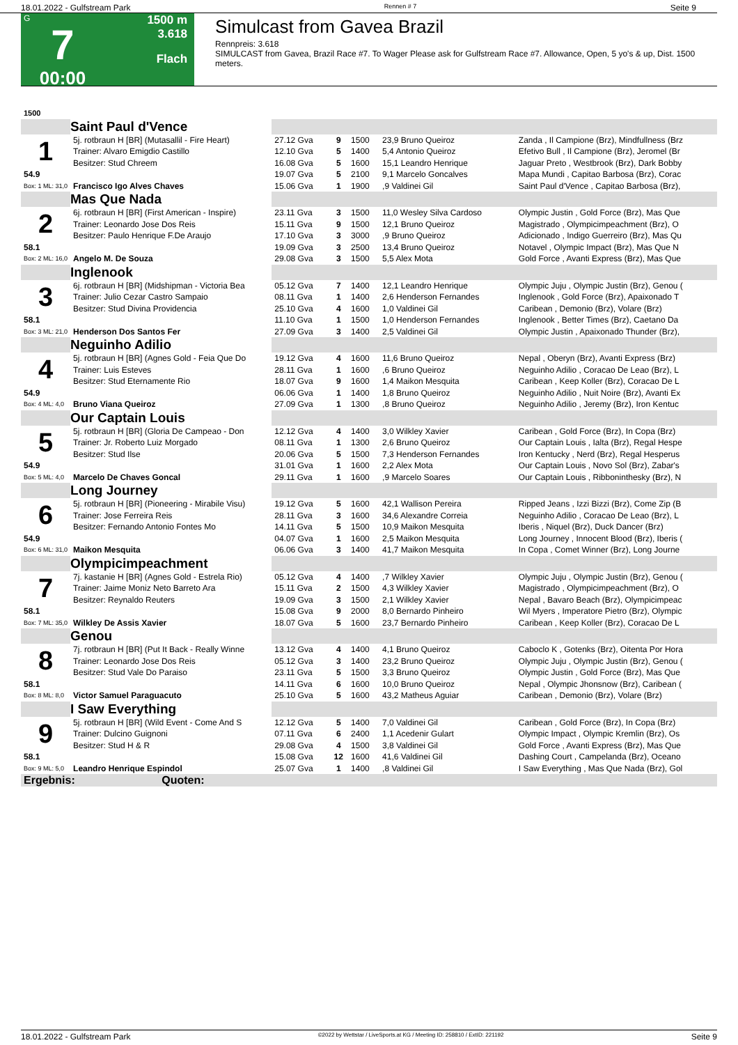18.01.2022 - Gulfstream Park Rennen # 7 Seite 9
G
7
00:00
1500 m
3.618
Flach
Simulcast from Gavea Brazil
Rennpreis: 3.618
SIMULCAST from Gavea, Brazil Race #7. To Wager Please ask for Gulfstream Race #7. Allowance, Open, 5 yo's & up, Dist. 1500 meters.
| 1500 | | | | | | |
| | Saint Paul d'Vence | | | | | |
| 1 | 5j. rotbraun H [BR] (Mutasallil - Fire Heart) | 27.12 Gva | 9 | 1500 | 23,9 Bruno Queiroz | Zanda , Il Campione (Brz), Mindfullness (Brz |
| | Trainer: Alvaro Emigdio Castillo | 12.10 Gva | 5 | 1400 | 5,4 Antonio Queiroz | Efetivo Bull , Il Campione (Brz), Jeromel (Br |
| | Besitzer: Stud Chreem | 16.08 Gva | 5 | 1600 | 15,1 Leandro Henrique | Jaguar Preto , Westbrook (Brz), Dark Bobby |
| 54.9 | | 19.07 Gva | 5 | 2100 | 9,1 Marcelo Goncalves | Mapa Mundi , Capitao Barbosa (Brz), Corac |
| Box: 1 ML: 31,0 | Francisco Igo Alves Chaves | 15.06 Gva | 1 | 1900 | ,9 Valdinei Gil | Saint Paul d'Vence , Capitao Barbosa (Brz), |
| | Mas Que Nada | | | | | |
| 2 | 6j. rotbraun H [BR] (First American - Inspire) | 23.11 Gva | 3 | 1500 | 11,0 Wesley Silva Cardoso | Olympic Justin , Gold Force (Brz), Mas Que |
| | Trainer: Leonardo Jose Dos Reis | 15.11 Gva | 9 | 1500 | 12,1 Bruno Queiroz | Magistrado , Olympicimpeachment (Brz), O |
| | Besitzer: Paulo Henrique F.De Araujo | 17.10 Gva | 3 | 3000 | ,9 Bruno Queiroz | Adicionado , Indigo Guerreiro (Brz), Mas Qu |
| 58.1 | | 19.09 Gva | 3 | 2500 | 13,4 Bruno Queiroz | Notavel , Olympic Impact (Brz), Mas Que N |
| Box: 2 ML: 16,0 | Angelo M. De Souza | 29.08 Gva | 3 | 1500 | 5,5 Alex Mota | Gold Force , Avanti Express (Brz), Mas Que |
| | Inglenook | | | | | |
| 3 | 6j. rotbraun H [BR] (Midshipman - Victoria Bea | 05.12 Gva | 7 | 1400 | 12,1 Leandro Henrique | Olympic Juju , Olympic Justin (Brz), Genou ( |
| | Trainer: Julio Cezar Castro Sampaio | 08.11 Gva | 1 | 1400 | 2,6 Henderson Fernandes | Inglenook , Gold Force (Brz), Apaixonado T |
| | Besitzer: Stud Divina Providencia | 25.10 Gva | 4 | 1600 | 1,0 Valdinei Gil | Caribean , Demonio (Brz), Volare (Brz) |
| 58.1 | | 11.10 Gva | 1 | 1500 | 1,0 Henderson Fernandes | Inglenook , Better Times (Brz), Caetano Da |
| Box: 3 ML: 21,0 | Henderson Dos Santos Fer | 27.09 Gva | 3 | 1400 | 2,5 Valdinei Gil | Olympic Justin , Apaixonado Thunder (Brz), |
| | Neguinho Adilio | | | | | |
| 4 | 5j. rotbraun H [BR] (Agnes Gold - Feia Que Do | 19.12 Gva | 4 | 1600 | 11,6 Bruno Queiroz | Nepal , Oberyn (Brz), Avanti Express (Brz) |
| | Trainer: Luis Esteves | 28.11 Gva | 1 | 1600 | ,6 Bruno Queiroz | Neguinho Adilio , Coracao De Leao (Brz), L |
| | Besitzer: Stud Eternamente Rio | 18.07 Gva | 9 | 1600 | 1,4 Maikon Mesquita | Caribean , Keep Koller (Brz), Coracao De L |
| 54.9 | | 06.06 Gva | 1 | 1400 | 1,8 Bruno Queiroz | Neguinho Adilio , Nuit Noire (Brz), Avanti Ex |
| Box: 4 ML: 4,0 | Bruno Viana Queiroz | 27.09 Gva | 1 | 1300 | ,8 Bruno Queiroz | Neguinho Adilio , Jeremy (Brz), Iron Kentuc |
| | Our Captain Louis | | | | | |
| 5 | 5j. rotbraun H [BR] (Gloria De Campeao - Don | 12.12 Gva | 4 | 1400 | 3,0 Wilkley Xavier | Caribean , Gold Force (Brz), In Copa (Brz) |
| | Trainer: Jr. Roberto Luiz Morgado | 08.11 Gva | 1 | 1300 | 2,6 Bruno Queiroz | Our Captain Louis , Ialta (Brz), Regal Hespe |
| | Besitzer: Stud Ilse | 20.06 Gva | 5 | 1500 | 7,3 Henderson Fernandes | Iron Kentucky , Nerd (Brz), Regal Hesperus |
| 54.9 | | 31.01 Gva | 1 | 1600 | 2,2 Alex Mota | Our Captain Louis , Novo Sol (Brz), Zabar's |
| Box: 5 ML: 4,0 | Marcelo De Chaves Goncal | 29.11 Gva | 1 | 1600 | ,9 Marcelo Soares | Our Captain Louis , Ribboninthesky (Brz), N |
| | Long Journey | | | | | |
| 6 | 5j. rotbraun H [BR] (Pioneering - Mirabile Visu) | 19.12 Gva | 5 | 1600 | 42,1 Wallison Pereira | Ripped Jeans , Izzi Bizzi (Brz), Come Zip (B |
| | Trainer: Jose Ferreira Reis | 28.11 Gva | 3 | 1600 | 34,6 Alexandre Correia | Neguinho Adilio , Coracao De Leao (Brz), L |
| | Besitzer: Fernando Antonio Fontes Mo | 14.11 Gva | 5 | 1500 | 10,9 Maikon Mesquita | Iberis , Niquel (Brz), Duck Dancer (Brz) |
| 54.9 | | 04.07 Gva | 1 | 1600 | 2,5 Maikon Mesquita | Long Journey , Innocent Blood (Brz), Iberis ( |
| Box: 6 ML: 31,0 | Maikon Mesquita | 06.06 Gva | 3 | 1400 | 41,7 Maikon Mesquita | In Copa , Comet Winner (Brz), Long Journe |
| | Olympicimpeachment | | | | | |
| 7 | 7j. kastanie H [BR] (Agnes Gold - Estrela Rio) | 05.12 Gva | 4 | 1400 | ,7 Wilkley Xavier | Olympic Juju , Olympic Justin (Brz), Genou ( |
| | Trainer: Jaime Moniz Neto Barreto Ara | 15.11 Gva | 2 | 1500 | 4,3 Wilkley Xavier | Magistrado , Olympicimpeachment (Brz), O |
| | Besitzer: Reynaldo Reuters | 19.09 Gva | 3 | 1500 | 2,1 Wilkley Xavier | Nepal , Bavaro Beach (Brz), Olympicimpeac |
| 58.1 | | 15.08 Gva | 9 | 2000 | 8,0 Bernardo Pinheiro | Wil Myers , Imperatore Pietro (Brz), Olympic |
| Box: 7 ML: 35,0 | Wilkley De Assis Xavier | 18.07 Gva | 5 | 1600 | 23,7 Bernardo Pinheiro | Caribean , Keep Koller (Brz), Coracao De L |
| | Genou | | | | | |
| 8 | 7j. rotbraun H [BR] (Put It Back - Really Winne | 13.12 Gva | 4 | 1400 | 4,1 Bruno Queiroz | Caboclo K , Gotenks (Brz), Oitenta Por Hora |
| | Trainer: Leonardo Jose Dos Reis | 05.12 Gva | 3 | 1400 | 23,2 Bruno Queiroz | Olympic Juju , Olympic Justin (Brz), Genou ( |
| | Besitzer: Stud Vale Do Paraiso | 23.11 Gva | 5 | 1500 | 3,3 Bruno Queiroz | Olympic Justin , Gold Force (Brz), Mas Que |
| 58.1 | | 14.11 Gva | 6 | 1600 | 10,0 Bruno Queiroz | Nepal , Olympic Jhonsnow (Brz), Caribean ( |
| Box: 8 ML: 8,0 | Victor Samuel Paraguacuto | 25.10 Gva | 5 | 1600 | 43,2 Matheus Aguiar | Caribean , Demonio (Brz), Volare (Brz) |
| | I Saw Everything | | | | | |
| 9 | 5j. rotbraun H [BR] (Wild Event - Come And S | 12.12 Gva | 5 | 1400 | 7,0 Valdinei Gil | Caribean , Gold Force (Brz), In Copa (Brz) |
| | Trainer: Dulcino Guignoni | 07.11 Gva | 6 | 2400 | 1,1 Acedenir Gulart | Olympic Impact , Olympic Kremlin (Brz), Os |
| | Besitzer: Stud H & R | 29.08 Gva | 4 | 1500 | 3,8 Valdinei Gil | Gold Force , Avanti Express (Brz), Mas Que |
| 58.1 | | 15.08 Gva | 12 | 1600 | 41,6 Valdinei Gil | Dashing Court , Campelanda (Brz), Oceano |
| Box: 9 ML: 5,0 | Leandro Henrique Espindol | 25.07 Gva | 1 | 1400 | ,8 Valdinei Gil | I Saw Everything , Mas Que Nada (Brz), Gol |
| Ergebnis: Quoten: | | | | | | |
18.01.2022 - Gulfstream Park ©2022 by Wettstar / LiveSports.at KG / Meeting ID: 258810 / ExtID: 221192 Seite 9